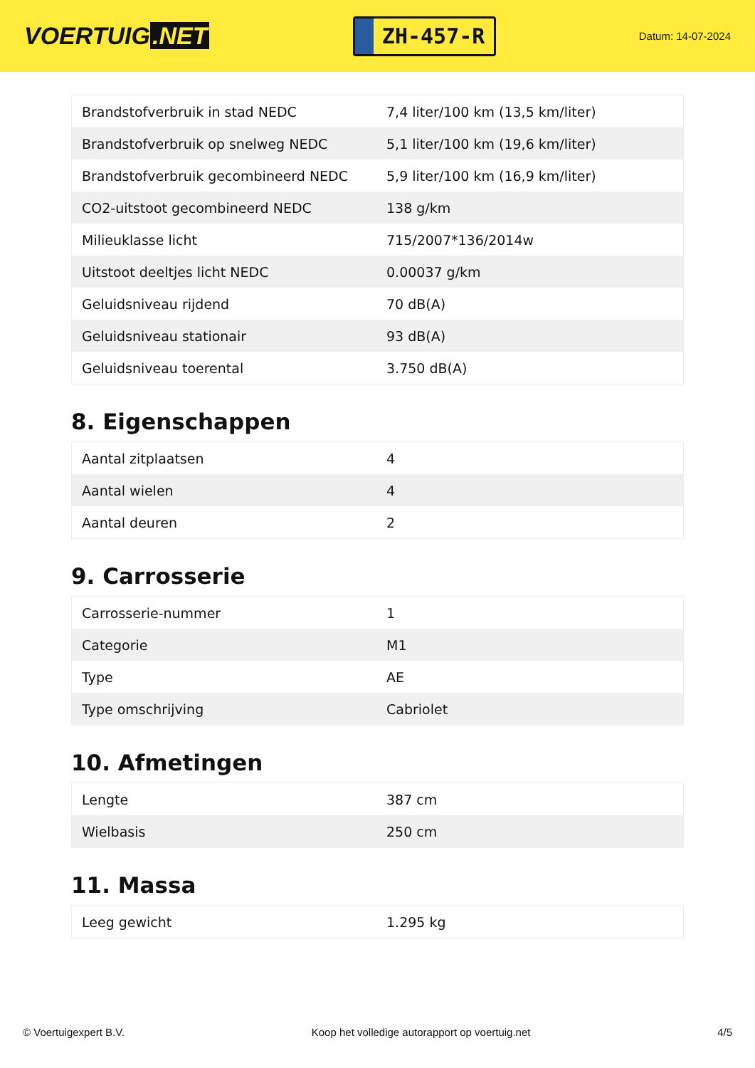VOERTUIG.NET
ZH-457-R
Datum: 14-07-2024
| Brandstofverbruik in stad NEDC | 7,4 liter/100 km (13,5 km/liter) |
| Brandstofverbruik op snelweg NEDC | 5,1 liter/100 km (19,6 km/liter) |
| Brandstofverbruik gecombineerd NEDC | 5,9 liter/100 km (16,9 km/liter) |
| CO2-uitstoot gecombineerd NEDC | 138 g/km |
| Milieuklasse licht | 715/2007*136/2014w |
| Uitstoot deeltjes licht NEDC | 0.00037 g/km |
| Geluidsniveau rijdend | 70 dB(A) |
| Geluidsniveau stationair | 93 dB(A) |
| Geluidsniveau toerental | 3.750 dB(A) |
8. Eigenschappen
| Aantal zitplaatsen | 4 |
| Aantal wielen | 4 |
| Aantal deuren | 2 |
9. Carrosserie
| Carrosserie-nummer | 1 |
| Categorie | M1 |
| Type | AE |
| Type omschrijving | Cabriolet |
10. Afmetingen
| Lengte | 387 cm |
| Wielbasis | 250 cm |
11. Massa
| Leeg gewicht | 1.295 kg |
© Voertuigexpert B.V. Koop het volledige autorapport op voertuig.net 4/5